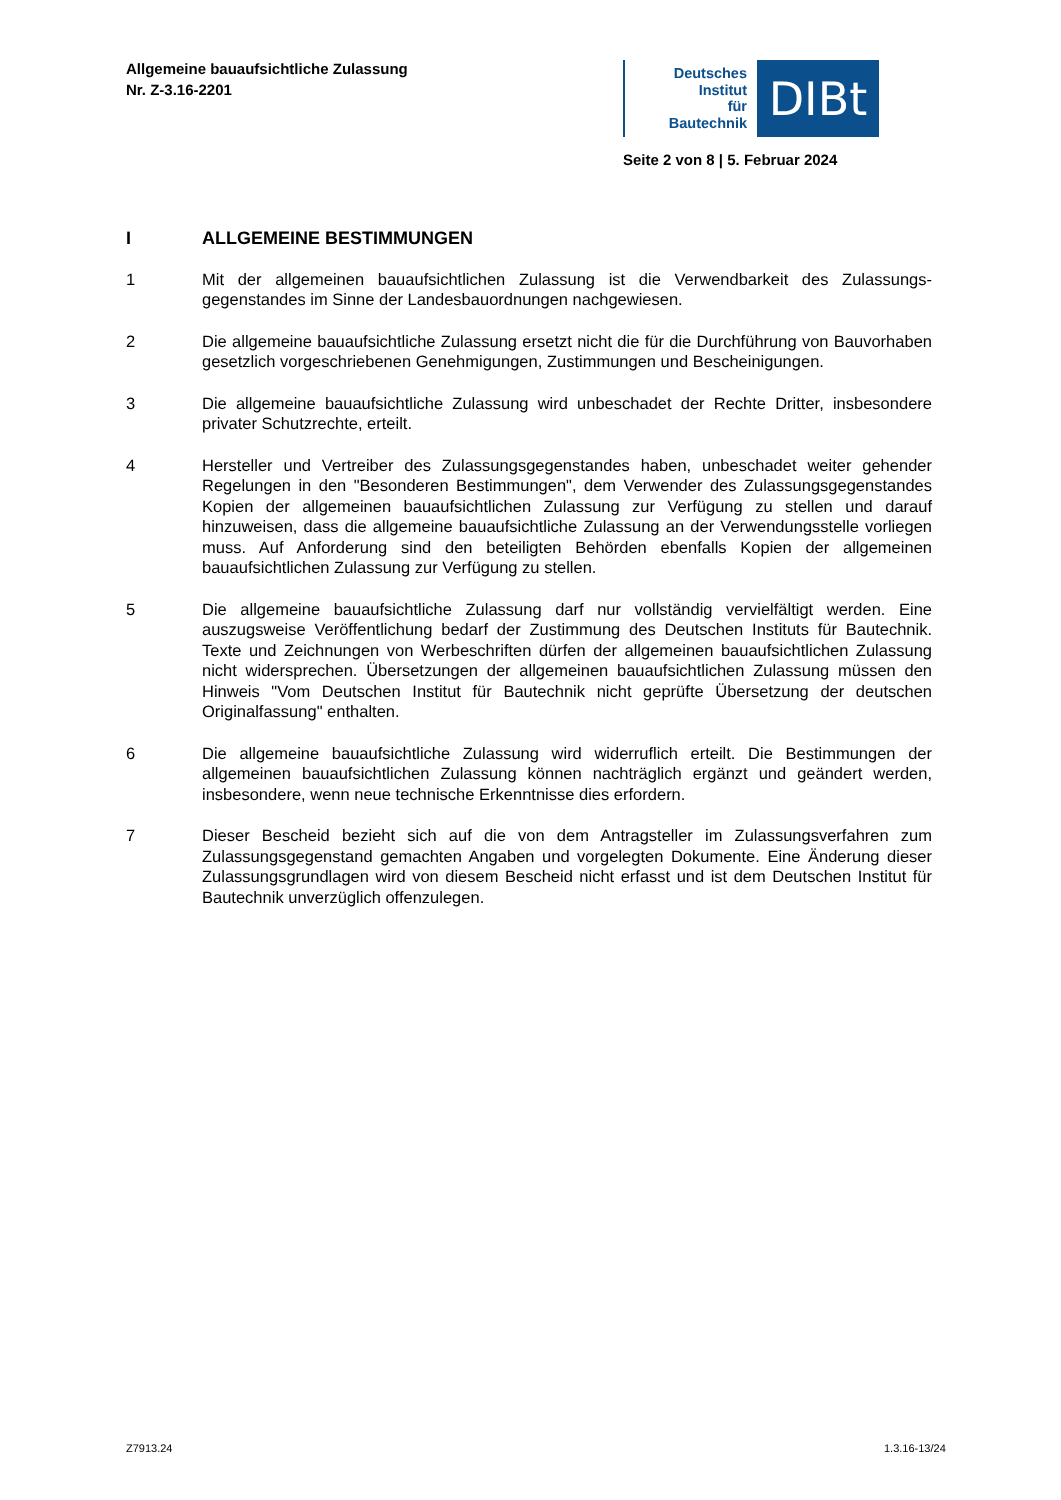Allgemeine bauaufsichtliche Zulassung
Nr. Z-3.16-2201
Deutsches
Institut
für
Bautechnik
DIBt
Seite 2 von 8 | 5. Februar 2024
I ALLGEMEINE BESTIMMUNGEN
1 Mit der allgemeinen bauaufsichtlichen Zulassung ist die Verwendbarkeit des Zulassungs-gegenstandes im Sinne der Landesbauordnungen nachgewiesen.
2 Die allgemeine bauaufsichtliche Zulassung ersetzt nicht die für die Durchführung von Bauvorhaben gesetzlich vorgeschriebenen Genehmigungen, Zustimmungen und Bescheinigungen.
3 Die allgemeine bauaufsichtliche Zulassung wird unbeschadet der Rechte Dritter, insbesondere privater Schutzrechte, erteilt.
4 Hersteller und Vertreiber des Zulassungsgegenstandes haben, unbeschadet weiter gehender Regelungen in den "Besonderen Bestimmungen", dem Verwender des Zulassungsgegenstandes Kopien der allgemeinen bauaufsichtlichen Zulassung zur Verfügung zu stellen und darauf hinzuweisen, dass die allgemeine bauaufsichtliche Zulassung an der Verwendungsstelle vorliegen muss. Auf Anforderung sind den beteiligten Behörden ebenfalls Kopien der allgemeinen bauaufsichtlichen Zulassung zur Verfügung zu stellen.
5 Die allgemeine bauaufsichtliche Zulassung darf nur vollständig vervielfältigt werden. Eine auszugsweise Veröffentlichung bedarf der Zustimmung des Deutschen Instituts für Bautechnik. Texte und Zeichnungen von Werbeschriften dürfen der allgemeinen bauaufsichtlichen Zulassung nicht widersprechen. Übersetzungen der allgemeinen bauaufsichtlichen Zulassung müssen den Hinweis "Vom Deutschen Institut für Bautechnik nicht geprüfte Übersetzung der deutschen Originalfassung" enthalten.
6 Die allgemeine bauaufsichtliche Zulassung wird widerruflich erteilt. Die Bestimmungen der allgemeinen bauaufsichtlichen Zulassung können nachträglich ergänzt und geändert werden, insbesondere, wenn neue technische Erkenntnisse dies erfordern.
7 Dieser Bescheid bezieht sich auf die von dem Antragsteller im Zulassungsverfahren zum Zulassungsgegenstand gemachten Angaben und vorgelegten Dokumente. Eine Änderung dieser Zulassungsgrundlagen wird von diesem Bescheid nicht erfasst und ist dem Deutschen Institut für Bautechnik unverzüglich offenzulegen.
Z7913.24 1.3.16-13/24